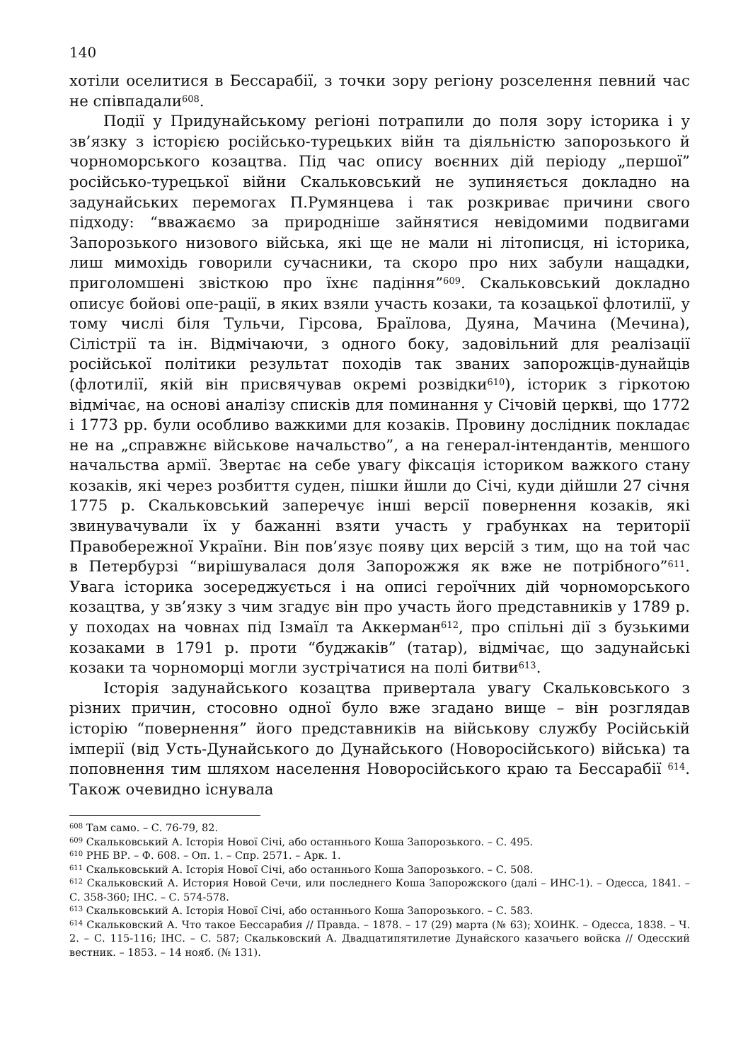140
хотіли оселитися в Бессарабії, з точки зору регіону розселення певний час не співпадали<sup>608</sup>.
Події у Придунайському регіоні потрапили до поля зору історика і у зв’язку з історією російсько-турецьких війн та діяльністю запорозького й чорноморського козацтва. Під час опису воєнних дій періоду „першої” російсько-турецької війни Скальковський не зупиняється докладно на задунайських перемогах П.Румянцева і так розкриває причини свого підходу: “вважаємо за природніше зайнятися невідомими подвигами Запорозького низового війська, які ще не мали ні літописця, ні історика, лиш мимохідь говорили сучасники, та скоро про них забули нащадки, приголомшені звісткою про їхнє падіння”<sup>609</sup>. Скальковський докладно описує бойові опе-рації, в яких взяли участь козаки, та козацької флотилії, у тому числі біля Тульчи, Гірсова, Браїлова, Дуяна, Мачина (Мечина), Сілістрії та ін. Відмічаючи, з одного боку, задовільний для реалізації російської політики результат походів так званих запорожців-дунайців (флотилії, якій він присвячував окремі розвідки<sup>610</sup>), історик з гіркотою відмічає, на основі аналізу списків для поминання у Січовій церкві, що 1772 і 1773 рр. були особливо важкими для козаків. Провину дослідник покладає не на „справжнє військове начальство”, а на генерал-інтендантів, меншого начальства армії. Звертає на себе увагу фіксація істориком важкого стану козаків, які через розбиття суден, пішки йшли до Січі, куди дійшли 27 січня 1775 р. Скальковський заперечує інші версії повернення козаків, які звинувачували їх у бажанні взяти участь у грабунках на території Правобережної України. Він пов’язує появу цих версій з тим, що на той час в Петербурзі “вирішувалася доля Запорожжя як вже не потрібного”<sup>611</sup>. Увага історика зосереджується і на описі героїчних дій чорноморського козацтва, у зв’язку з чим згадує він про участь його представників у 1789 р. у походах на човнах під Ізмаїл та Аккерман<sup>612</sup>, про спільні дії з бузькими козаками в 1791 р. проти “буджаків” (татар), відмічає, що задунайські козаки та чорноморці могли зустрічатися на полі битви<sup>613</sup>.
Історія задунайського козацтва привертала увагу Скальковського з різних причин, стосовно одної було вже згадано вище – він розглядав історію “повернення” його представників на військову службу Російській імперії (від Усть-Дунайського до Дунайського (Новоросійського) війська) та поповнення тим шляхом населення Новоросійського краю та Бессарабії <sup>614</sup>. Також очевидно існувала
<sup>608</sup> Там само. – С. 76-79, 82.
<sup>609</sup> Скальковський А. Історія Нової Січі, або останнього Коша Запорозького. – С. 495.
<sup>610</sup> РНБ ВР. – Ф. 608. – Оп. 1. – Спр. 2571. – Арк. 1.
<sup>611</sup> Скальковський А. Історія Нової Січі, або останнього Коша Запорозького. – С. 508.
<sup>612</sup> Скальковский А. История Новой Сечи, или последнего Коша Запорожского (далі – ИНС-1). – Одесса, 1841. – С. 358-360; ІНС. – С. 574-578.
<sup>613</sup> Скальковський А. Історія Нової Січі, або останнього Коша Запорозького. – С. 583.
<sup>614</sup> Скальковский А. Что такое Бессарабия // Правда. – 1878. – 17 (29) марта (№ 63); ХОИНК. – Одесса, 1838. – Ч. 2. – С. 115-116; ІНС. – С. 587; Скальковский А. Двадцатипятилетие Дунайского казачьего войска // Одесский вестник. – 1853. – 14 нояб. (№ 131).